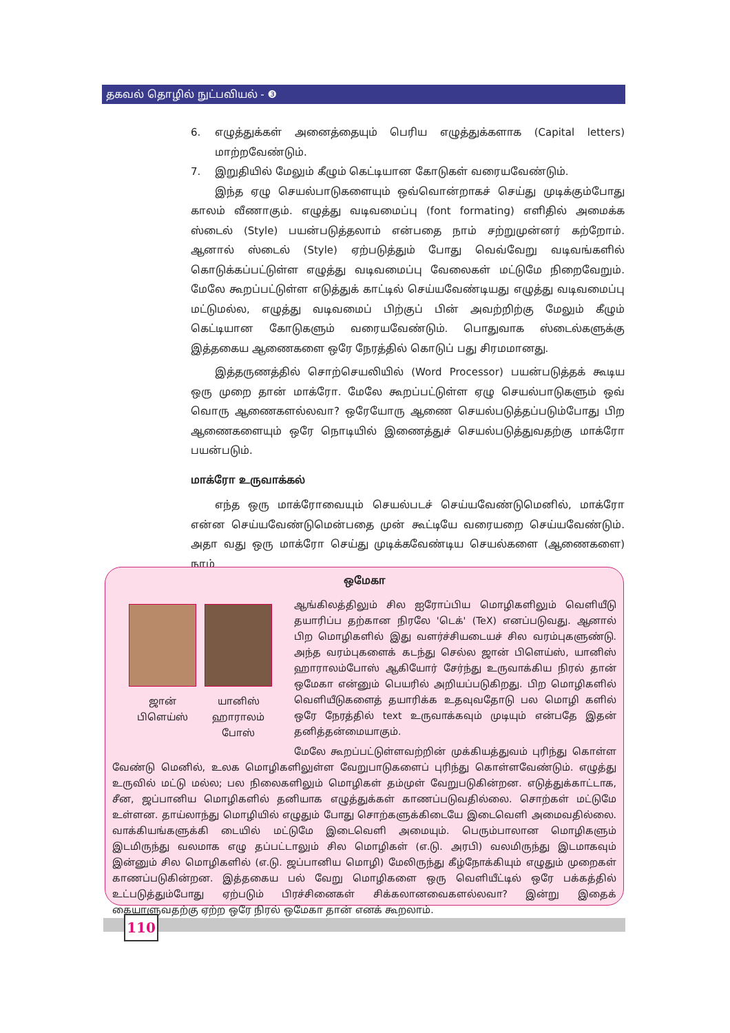தகவல் தொழில் நுட்பவியல் - ❸
6. எழுத்துக்கள் அனைத்தையும் பெரிய எழுத்துக்களாக (Capital letters) மாற்றவேண்டும்.
7. இறுதியில் மேலும் கீழும் கெட்டியான கோடுகள் வரையவேண்டும்.
இந்த ஏழு செயல்பாடுகளையும் ஒவ்வொன்றாகச் செய்து முடிக்கும்போது காலம் வீணாகும். எழுத்து வடிவமைப்பு (font formating) எளிதில் அமைக்க ஸ்டைல் (Style) பயன்படுத்தலாம் என்பதை நாம் சற்றுமுன்னர் கற்றோம். ஆனால் ஸ்டைல் (Style) ஏற்படுத்தும் போது வெவ்வேறு வடிவங்களில் கொடுக்கப்பட்டுள்ள எழுத்து வடிவமைப்பு வேலைகள் மட்டுமே நிறைவேறும். மேலே கூறப்பட்டுள்ள எடுத்துக் காட்டில் செய்யவேண்டியது எழுத்து வடிவமைப்பு மட்டுமல்ல, எழுத்து வடிவமைப் பிற்குப் பின் அவற்றிற்கு மேலும் கீழும் கெட்டியான கோடுகளும் வரையவேண்டும். பொதுவாக ஸ்டைல்களுக்கு இத்தகைய ஆணைகளை ஒரே நேரத்தில் கொடுப் பது சிரமமானது.
இத்தருணத்தில் சொற்செயலியில் (Word Processor) பயன்படுத்தக் கூடிய ஒரு முறை தான் மாக்ரோ. மேலே கூறப்பட்டுள்ள ஏழு செயல்பாடுகளும் ஒவ் வொரு ஆணைகளல்லவா? ஒரேயோரு ஆணை செயல்படுத்தப்படும்போது பிற ஆணைகளையும் ஒரே நொடியில் இணைத்துச் செயல்படுத்துவதற்கு மாக்ரோ பயன்படும்.
மாக்ரோ உருவாக்கல்
எந்த ஒரு மாக்ரோவையும் செயல்படச் செய்யவேண்டுமெனில், மாக்ரோ என்ன செய்யவேண்டுமென்பதை முன் கூட்டியே வரையறை செய்யவேண்டும். அதா வது ஒரு மாக்ரோ செய்து முடிக்கவேண்டிய செயல்களை (ஆணைகளை) நாம்
ஒமேகா
ஜான்
பிளெய்ஸ்
யானிஸ்
ஹாராலம்
போஸ்
ஆங்கிலத்திலும் சில ஐரோப்பிய மொழிகளிலும் வெளியீடு தயாரிப்ப தற்கான நிரலே 'டெக்' (TeX) எனப்படுவது. ஆனால் பிற மொழிகளில் இது வளர்ச்சியடையச் சில வரம்புகளுண்டு. அந்த வரம்புகளைக் கடந்து செல்ல ஜான் பிளெய்ஸ், யானிஸ் ஹாராலம்போஸ் ஆகியோர் சேர்ந்து உருவாக்கிய நிரல் தான் ஒமேகா என்னும் பெயரில் அறியப்படுகிறது. பிற மொழிகளில் வெளியீடுகளைத் தயாரிக்க உதவுவதோடு பல மொழி களில் ஒரே நேரத்தில் text உருவாக்கவும் முடியும் என்பதே இதன் தனித்தன்மையாகும்.
மேலே கூறப்பட்டுள்ளவற்றின் முக்கியத்துவம் புரிந்து கொள்ள வேண்டு மெனில், உலக மொழிகளிலுள்ள வேறுபாடுகளைப் புரிந்து கொள்ளவேண்டும். எழுத்து உருவில் மட்டு மல்ல; பல நிலைகளிலும் மொழிகள் தம்முள் வேறுபடுகின்றன. எடுத்துக்காட்டாக, சீன, ஜப்பானிய மொழிகளில் தனியாக எழுத்துக்கள் காணப்படுவதில்லை. சொற்கள் மட்டுமே உள்ளன. தாய்லாந்து மொழியில் எழுதும் போது சொற்களுக்கிடையே இடைவெளி அமைவதில்லை. வாக்கியங்களுக்கி டையில் மட்டுமே இடைவெளி அமையும். பெரும்பாலான மொழிகளும் இடமிருந்து வலமாக எழு தப்பட்டாலும் சில மொழிகள் (எ.டு. அரபி) வலமிருந்து இடமாகவும் இன்னும் சில மொழிகளில் (எ.டு. ஜப்பானிய மொழி) மேலிருந்து கீழ்நோக்கியும் எழுதும் முறைகள் காணப்படுகின்றன. இத்தகைய பல் வேறு மொழிகளை ஒரு வெளியீட்டில் ஒரே பக்கத்தில் உட்படுத்தும்போது ஏற்படும் பிரச்சினைகள் சிக்கலானவைகளல்லவா? இன்று இதைக் கையாளுவதற்கு ஏற்ற ஒரே நிரல் ஒமேகா தான் எனக் கூறலாம்.
110